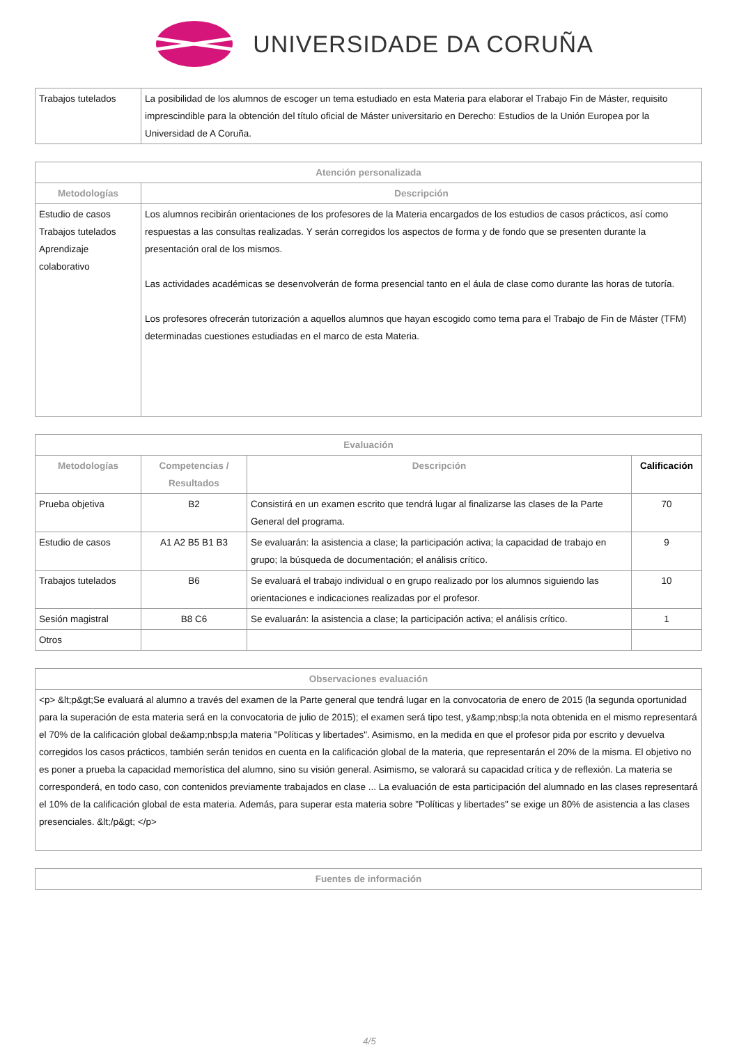UNIVERSIDADE DA CORUÑA
| Trabajos tutelados | La posibilidad de los alumnos de escoger un tema estudiado en esta Materia para elaborar el Trabajo Fin de Máster, requisito imprescindible para la obtención del título oficial de Máster universitario en Derecho: Estudios de la Unión Europea por la Universidad de A Coruña. |
| Atención personalizada | |
| --- | --- |
| Metodologías | Descripción |
| Estudio de casos Trabajos tutelados Aprendizaje colaborativo | Los alumnos recibirán orientaciones de los profesores de la Materia encargados de los estudios de casos prácticos, así como respuestas a las consultas realizadas. Y serán corregidos los aspectos de forma y de fondo que se presenten durante la presentación oral de los mismos. Las actividades académicas se desenvolverán de forma presencial tanto en el áula de clase como durante las horas de tutoría. Los profesores ofrecerán tutorización a aquellos alumnos que hayan escogido como tema para el Trabajo de Fin de Máster (TFM) determinadas cuestiones estudiadas en el marco de esta Materia. |
| Evaluación | | | |
| --- | --- | --- | --- |
| Metodologías | Competencias / Resultados | Descripción | Calificación |
| Prueba objetiva | B2 | Consistirá en un examen escrito que tendrá lugar al finalizarse las clases de la Parte General del programa. | 70 |
| Estudio de casos | A1 A2 B5 B1 B3 | Se evaluarán: la asistencia a clase; la participación activa; la capacidad de trabajo en grupo; la búsqueda de documentación; el análisis crítico. | 9 |
| Trabajos tutelados | B6 | Se evaluará el trabajo individual o en grupo realizado por los alumnos siguiendo las orientaciones e indicaciones realizadas por el profesor. | 10 |
| Sesión magistral | B8 C6 | Se evaluarán: la asistencia a clase; la participación activa; el análisis crítico. | 1 |
| Otros | | | |
| Observaciones evaluación |
| --- |
| <p> &lt;p&gt;Se evaluará al alumno a través del examen de la Parte general que tendrá lugar en la convocatoria de enero de 2015 (la segunda oportunidad para la superación de esta materia será en la convocatoria de julio de 2015); el examen será tipo test, y&amp;nbsp;la nota obtenida en el mismo representará el 70% de la calificación global de&amp;nbsp;la materia "Políticas y libertades". Asimismo, en la medida en que el profesor pida por escrito y devuelva corregidos los casos prácticos, también serán tenidos en cuenta en la calificación global de la materia, que representarán el 20% de la misma. El objetivo no es poner a prueba la capacidad memorística del alumno, sino su visión general. Asimismo, se valorará su capacidad crítica y de reflexión. La materia se corresponderá, en todo caso, con contenidos previamente trabajados en clase ... La evaluación de esta participación del alumnado en las clases representará el 10% de la calificación global de esta materia. Además, para superar esta materia sobre "Políticas y libertades" se exige un 80% de asistencia a las clases presenciales. &lt;/p&gt; </p> |
| Fuentes de información |
| --- |
4/5